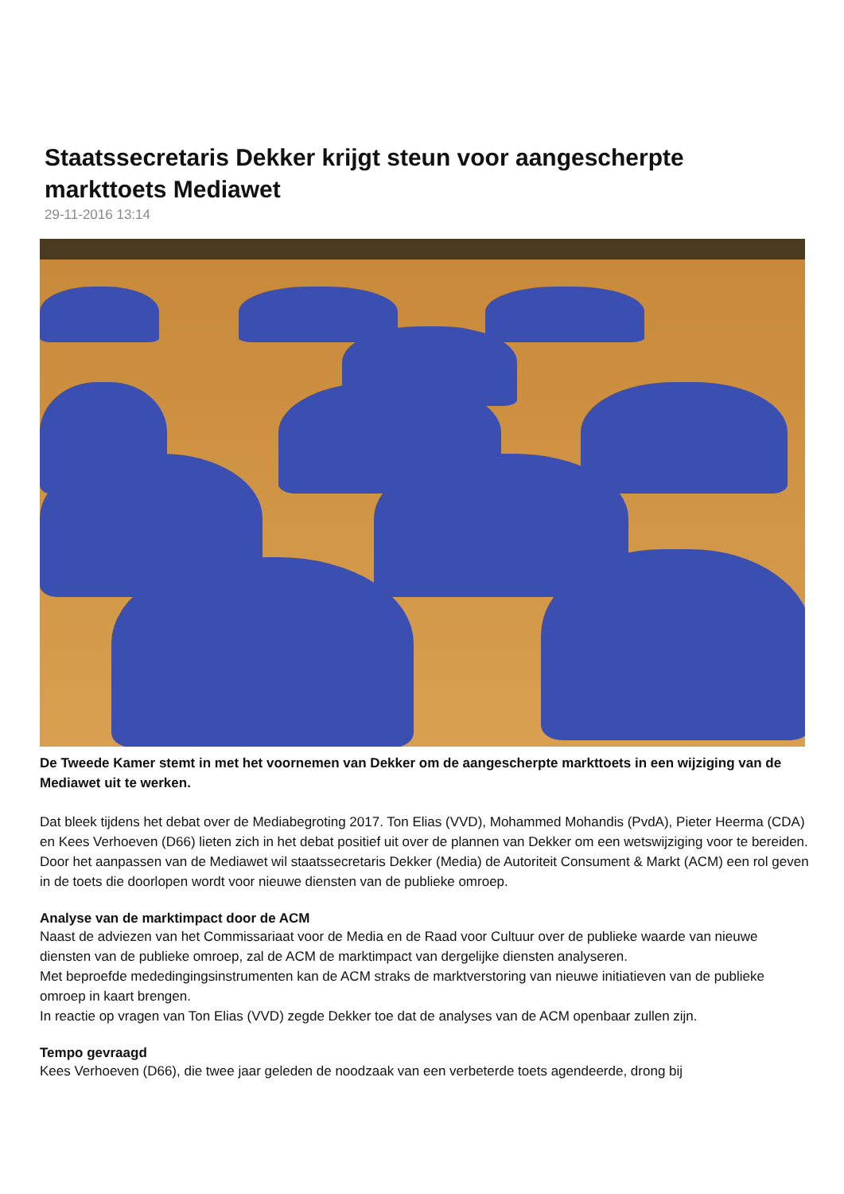Staatssecretaris Dekker krijgt steun voor aangescherpte markttoets Mediawet
29-11-2016 13:14
De Tweede Kamer stemt in met het voornemen van Dekker om de aangescherpte markttoets in een wijziging van de Mediawet uit te werken.
Dat bleek tijdens het debat over de Mediabegroting 2017. Ton Elias (VVD), Mohammed Mohandis (PvdA), Pieter Heerma (CDA) en Kees Verhoeven (D66) lieten zich in het debat positief uit over de plannen van Dekker om een wetswijziging voor te bereiden.
Door het aanpassen van de Mediawet wil staatssecretaris Dekker (Media) de Autoriteit Consument & Markt (ACM) een rol geven in de toets die doorlopen wordt voor nieuwe diensten van de publieke omroep.
Analyse van de marktimpact door de ACM
Naast de adviezen van het Commissariaat voor de Media en de Raad voor Cultuur over de publieke waarde van nieuwe diensten van de publieke omroep, zal de ACM de marktimpact van dergelijke diensten analyseren.
Met beproefde mededingingsinstrumenten kan de ACM straks de marktverstoring van nieuwe initiatieven van de publieke omroep in kaart brengen.
In reactie op vragen van Ton Elias (VVD) zegde Dekker toe dat de analyses van de ACM openbaar zullen zijn.
Tempo gevraagd
Kees Verhoeven (D66), die twee jaar geleden de noodzaak van een verbeterde toets agendeerde, drong bij